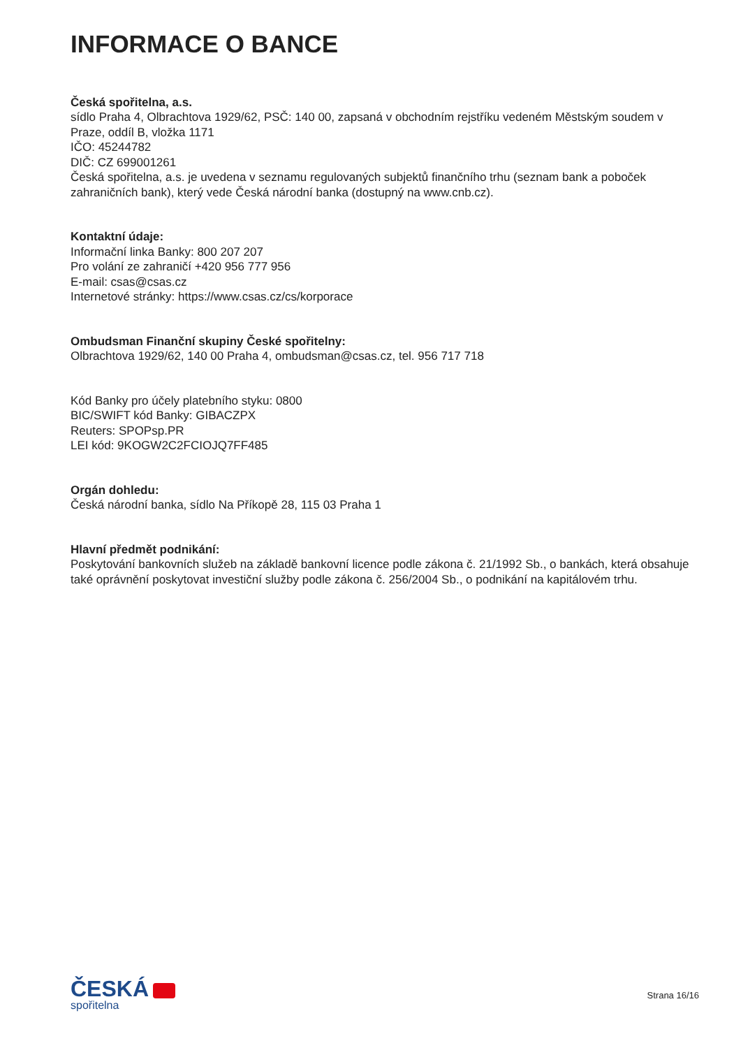INFORMACE O BANCE
Česká spořitelna, a.s.
sídlo Praha 4, Olbrachtova 1929/62, PSČ: 140 00, zapsaná v obchodním rejstříku vedeném Městským soudem v Praze, oddíl B, vložka 1171
IČO: 45244782
DIČ: CZ 699001261
Česká spořitelna, a.s. je uvedena v seznamu regulovaných subjektů finančního trhu (seznam bank a poboček zahraničních bank), který vede Česká národní banka (dostupný na www.cnb.cz).
Kontaktní údaje:
Informační linka Banky: 800 207 207
Pro volání ze zahraničí +420 956 777 956
E-mail: csas@csas.cz
Internetové stránky: https://www.csas.cz/cs/korporace
Ombudsman Finanční skupiny České spořitelny:
Olbrachtova 1929/62, 140 00 Praha 4, ombudsman@csas.cz, tel. 956 717 718
Kód Banky pro účely platebního styku: 0800
BIC/SWIFT kód Banky: GIBACZPX
Reuters: SPOPsp.PR
LEI kód: 9KOGW2C2FCIOJQ7FF485
Orgán dohledu:
Česká národní banka, sídlo Na Příkopě 28, 115 03 Praha 1
Hlavní předmět podnikání:
Poskytování bankovních služeb na základě bankovní licence podle zákona č. 21/1992 Sb., o bankách, která obsahuje také oprávnění poskytovat investiční služby podle zákona č. 256/2004 Sb., o podnikání na kapitálovém trhu.
ČESKÁ
spořitelna
Strana 16/16